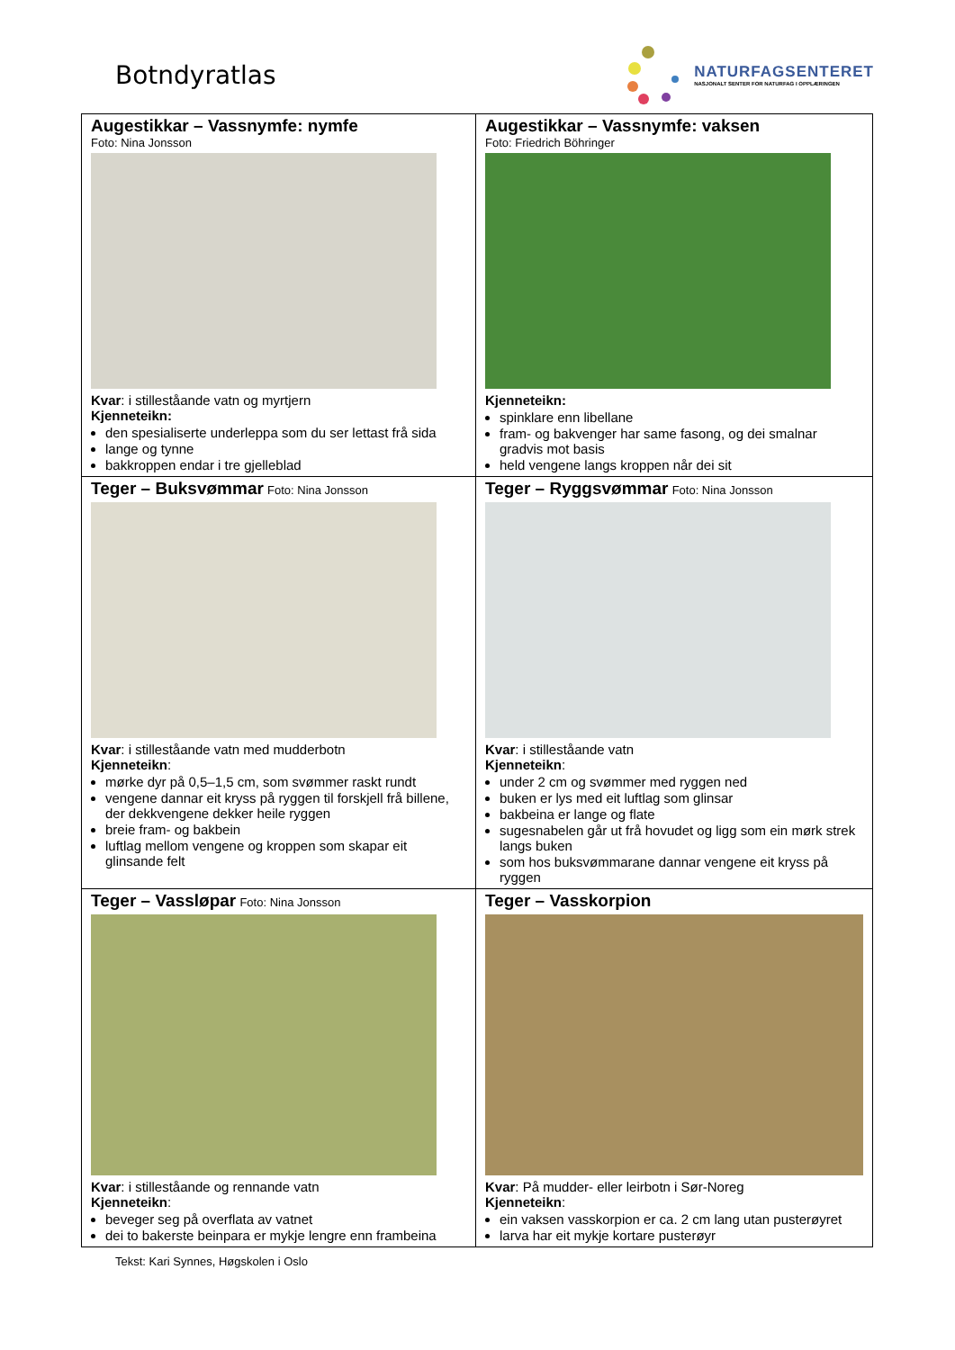Botndyratlas
NATURFAGSENTERET
NASJONALT SENTER FOR NATURFAG I OPPLÆRINGEN
| Augestikkar – Vassnymfe: nymfe Foto: Nina Jonsson Kvar : i stilleståande vatn og myrtjern Kjenneteikn: den spesialiserte underleppa som du ser lettast frå sida lange og tynne bakkroppen endar i tre gjelleblad | Augestikkar – Vassnymfe: vaksen Foto: Friedrich Böhringer Kjenneteikn: spinklare enn libellane fram- og bakvenger har same fasong, og dei smalnar gradvis mot basis held vengene langs kroppen når dei sit |
| Teger – Buksvømmar Foto: Nina Jonsson Kvar : i stilleståande vatn med mudderbotn Kjenneteikn : mørke dyr på 0,5–1,5 cm, som svømmer raskt rundt vengene dannar eit kryss på ryggen til forskjell frå billene, der dekkvengene dekker heile ryggen breie fram- og bakbein luftlag mellom vengene og kroppen som skapar eit glinsande felt | Teger – Ryggsvømmar Foto: Nina Jonsson Kvar : i stilleståande vatn Kjenneteikn : under 2 cm og svømmer med ryggen ned buken er lys med eit luftlag som glinsar bakbeina er lange og flate sugesnabelen går ut frå hovudet og ligg som ein mørk strek langs buken som hos buksvømmarane dannar vengene eit kryss på ryggen |
| Teger – Vassløpar Foto: Nina Jonsson Kvar : i stilleståande og rennande vatn Kjenneteikn : beveger seg på overflata av vatnet dei to bakerste beinpara er mykje lengre enn frambeina | Teger – Vasskorpion Kvar : På mudder- eller leirbotn i Sør-Noreg Kjenneteikn : ein vaksen vasskorpion er ca. 2 cm lang utan pusterøyret larva har eit mykje kortare pusterøyr |
Tekst: Kari Synnes, Høgskolen i Oslo